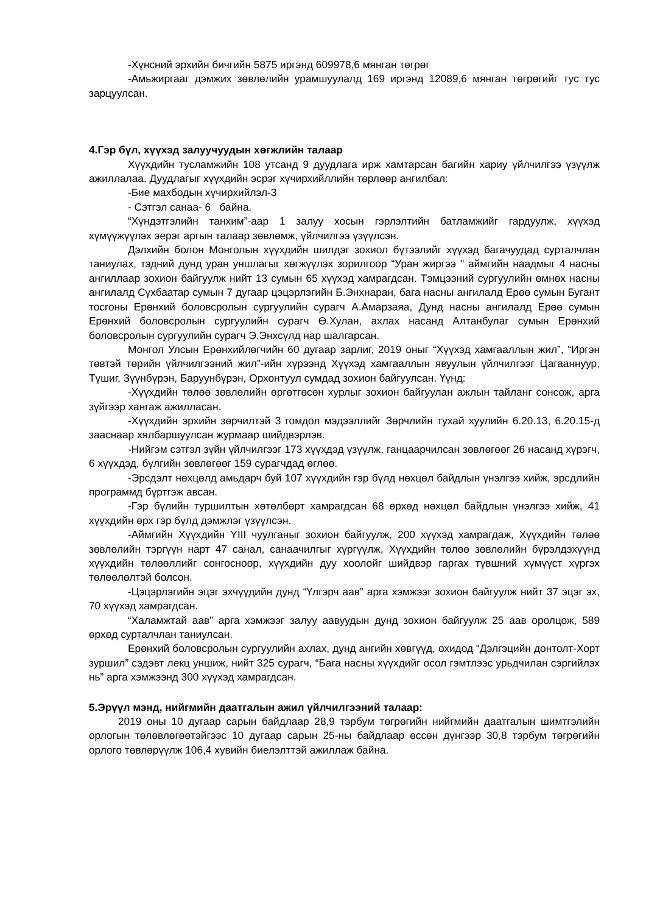-Хүнсний эрхийн бичгийн 5875 иргэнд 609978,6 мянган төгрөг
-Амьжиргааг дэмжих зөвлөлийн урамшуулалд 169 иргэнд 12089,6 мянган төгрөгийг тус тус зарцуулсан.
4.Гэр бүл, хүүхэд залуучуудын хөгжлийн талаар
Хүүхдийн тусламжийн 108 утсанд 9 дуудлага ирж хамтарсан багийн хариу үйлчилгээ үзүүлж ажиллалаа. Дуудлагыг хүүхдийн эсрэг хүчирхийллийн төрлөөр ангилбал:
-Бие махбодын хүчирхийлэл-3
- Сэтгэл санаа- 6 байна.
“Хүндэтгэлийн танхим”-аар 1 залуу хосын гэрлэлтийн батламжийг гардуулж, хүүхэд хүмүүжүүлэх эерэг аргын талаар зөвлөмж, үйлчилгээ үзүүлсэн.
Дэлхийн болон Монголын хүүхдийн шилдэг зохиол бүтээлийг хүүхэд багачуудад сурталчлан таниулах, тэдний дунд уран уншлагыг хөгжүүлэх зорилгоор “Уран жиргээ " аймгийн наадмыг 4 насны ангиллаар зохион байгуулж нийт 13 сумын 65 хүүхэд хамрагдсан. Тэмцээний сургуулийн өмнөх насны ангилалд Сүхбаатар сумын 7 дугаар цэцэрлэгийн Б.Энхнаран, бага насны ангилалд Ерөө сумын Бугант тосгоны Ерөнхий боловсролын сургуулийн сурагч А.Амарзаяа, Дунд насны ангилалд Ерөө сумын Ерөнхий боловсролын сургуулийн сурагч Ө.Хулан, ахлах насанд Алтанбулаг сумын Ерөнхий боловсролын сургуулийн сурагч Э.Энхсүлд нар шалгарсан.
Монгол Улсын Ерөнхийлөгчийн 60 дугаар зарлиг, 2019 оныг “Хүүхэд хамгааллын жил”, “Иргэн төвтэй төрийн үйлчилгээний жил”-ийн хүрээнд Хүүхэд хамгааллын явуулын үйлчилгээг Цагааннуур, Түшиг, Зүүнбүрэн, Баруунбүрэн, Орхонтуул сумдад зохион байгуулсан. Үүнд:
-Хүүхдийн төлөө зөвлөлийн өргөтгөсөн хурлыг зохион байгуулан ажлын тайланг сонсож, арга зүйгээр хангаж ажилласан.
-Хүүхдийн эрхийн зөрчилтэй 3 гомдол мэдээллийг Зөрчлийн тухай хуулийн 6.20.13, 6.20.15-д зааснаар хялбаршуулсан журмаар шийдвэрлэв.
-Нийгэм сэтгэл зүйн үйлчилгээг 173 хүүхдэд үзүүлж, ганцаарчилсан зөвлөгөөг 26 насанд хүрэгч, 6 хүүхдэд, бүлгийн зөвлөгөөг 159 сурагчдад өглөө.
-Эрсдэлт нөхцөлд амьдарч буй 107 хүүхдийн гэр бүлд нөхцөл байдлын үнэлгээ хийж, эрсдлийн программд бүртгэж авсан.
-Гэр бүлийн туршилтын хөтөлбөрт хамрагдсан 68 өрхөд нөхцөл байдлын үнэлгээ хийж, 41 хүүхдийн өрх гэр бүлд дэмжлэг үзүүлсэн.
-Аймгийн Хүүхдийн YIII чуулганыг зохион байгуулж, 200 хүүхэд хамрагдаж, Хүүхдийн төлөө зөвлөлийн тэргүүн нарт 47 санал, санаачилгыг хүргүүлж, Хүүхдийн төлөө зөвлөлийн бүрэлдэхүүнд хүүхдийн төлөөллийг сонгосноор, хүүхдийн дуу хоолойг шийдвэр гаргах түвшний хүмүүст хүргэх төлөөлөлтэй болсон.
-Цэцэрлэгийн эцэг эхчүүдийн дунд “Үлгэрч аав” арга хэмжээг зохион байгуулж нийт 37 эцэг эх, 70 хүүхэд хамрагдсан.
“Халамжтай аав” арга хэмжээг залуу аавуудын дунд зохион байгуулж 25 аав оролцож, 589 өрхөд сурталчлан таниулсан.
Ерөнхий боловсролын сургуулийн ахлах, дунд ангийн хөвгүүд, охидод “Дэлгэцийн донтолт-Хорт зуршил” сэдэвт лекц уншиж, нийт 325 сурагч, “Бага насны хүүхдийг осол гэмтлээс урьдчилан сэргийлэх нь” арга хэмжээнд 300 хүүхэд хамрагдсан.
5.Эрүүл мэнд, нийгмийн даатгалын ажил үйлчилгээний талаар:
2019 оны 10 дугаар сарын байдлаар 28,9 тэрбум төгрөгийн нийгмийн даатгалын шимтгэлийн орлогын төлөвлөгөөтэйгээс 10 дугаар сарын 25-ны байдлаар өссөн дүнгээр 30,8 тэрбум төгрөгийн орлого төвлөрүүлж 106,4 хувийн биелэлттэй ажиллаж байна.